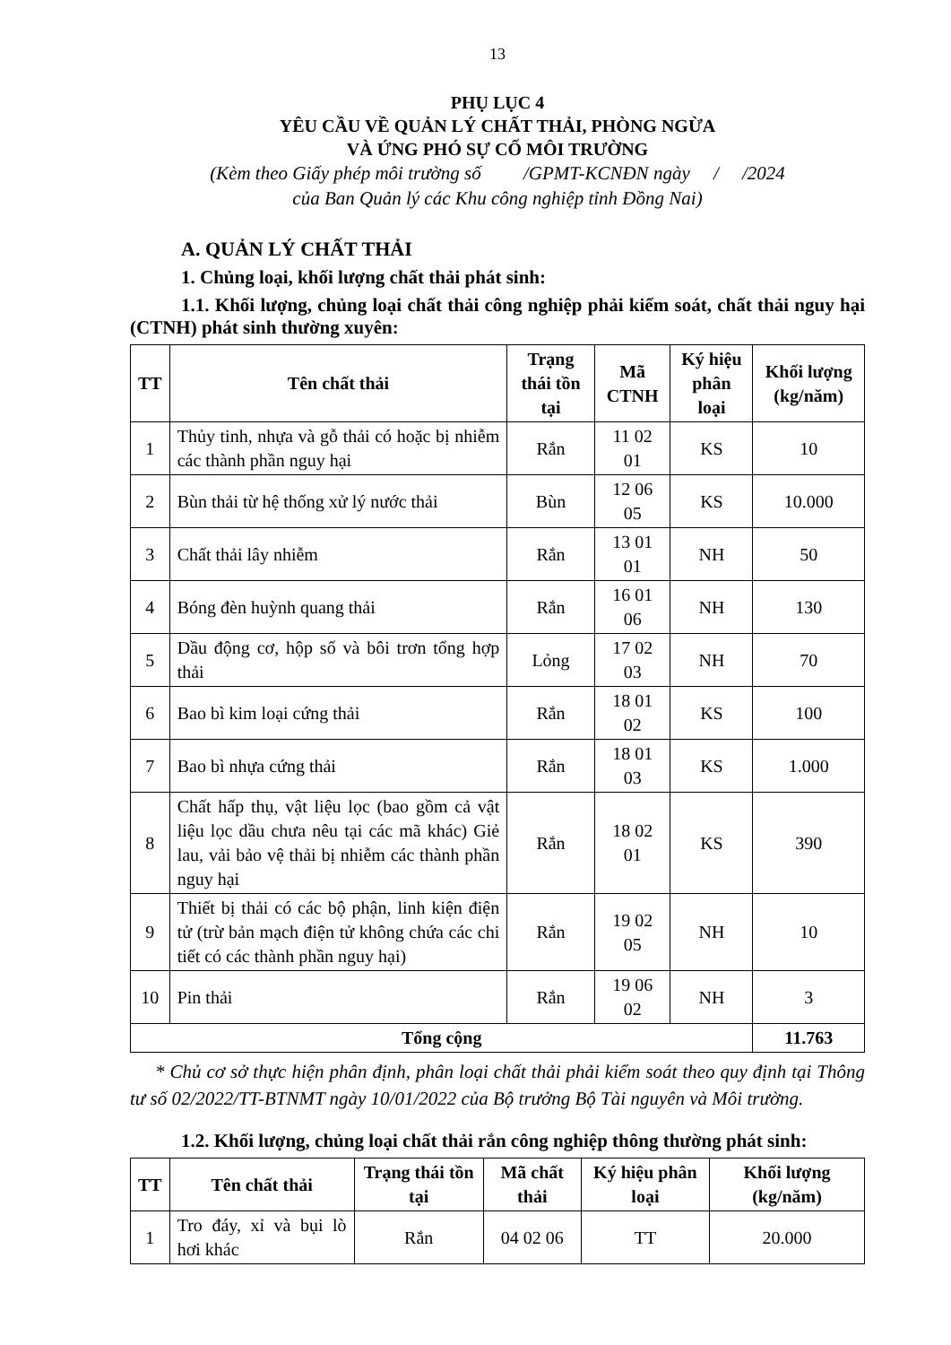13
PHỤ LỤC 4
YÊU CẦU VỀ QUẢN LÝ CHẤT THẢI, PHÒNG NGỪA
VÀ ỨNG PHÓ SỰ CỐ MÔI TRƯỜNG
(Kèm theo Giấy phép môi trường số /GPMT-KCNĐN ngày / /2024
của Ban Quản lý các Khu công nghiệp tỉnh Đồng Nai)
A. QUẢN LÝ CHẤT THẢI
1. Chủng loại, khối lượng chất thải phát sinh:
1.1. Khối lượng, chủng loại chất thải công nghiệp phải kiểm soát, chất thải nguy hại (CTNH) phát sinh thường xuyên:
| TT | Tên chất thải | Trạng thái tồn tại | Mã CTNH | Ký hiệu phân loại | Khối lượng (kg/năm) |
| --- | --- | --- | --- | --- | --- |
| 1 | Thủy tinh, nhựa và gỗ thải có hoặc bị nhiễm các thành phần nguy hại | Rắn | 11 02 01 | KS | 10 |
| 2 | Bùn thải từ hệ thống xử lý nước thải | Bùn | 12 06 05 | KS | 10.000 |
| 3 | Chất thải lây nhiễm | Rắn | 13 01 01 | NH | 50 |
| 4 | Bóng đèn huỳnh quang thải | Rắn | 16 01 06 | NH | 130 |
| 5 | Dầu động cơ, hộp số và bôi trơn tổng hợp thải | Lỏng | 17 02 03 | NH | 70 |
| 6 | Bao bì kim loại cứng thải | Rắn | 18 01 02 | KS | 100 |
| 7 | Bao bì nhựa cứng thải | Rắn | 18 01 03 | KS | 1.000 |
| 8 | Chất hấp thụ, vật liệu lọc (bao gồm cả vật liệu lọc dầu chưa nêu tại các mã khác) Giẻ lau, vải bảo vệ thải bị nhiễm các thành phần nguy hại | Rắn | 18 02 01 | KS | 390 |
| 9 | Thiết bị thải có các bộ phận, linh kiện điện tử (trừ bản mạch điện tử không chứa các chi tiết có các thành phần nguy hại) | Rắn | 19 02 05 | NH | 10 |
| 10 | Pin thải | Rắn | 19 06 02 | NH | 3 |
| Tổng cộng | | | | | 11.763 |
* Chủ cơ sở thực hiện phân định, phân loại chất thải phải kiểm soát theo quy định tại Thông tư số 02/2022/TT-BTNMT ngày 10/01/2022 của Bộ trưởng Bộ Tài nguyên và Môi trường.
1.2. Khối lượng, chủng loại chất thải rắn công nghiệp thông thường phát sinh:
| TT | Tên chất thải | Trạng thái tồn tại | Mã chất thải | Ký hiệu phân loại | Khối lượng (kg/năm) |
| --- | --- | --- | --- | --- | --- |
| 1 | Tro đáy, xỉ và bụi lò hơi khác | Rắn | 04 02 06 | TT | 20.000 |